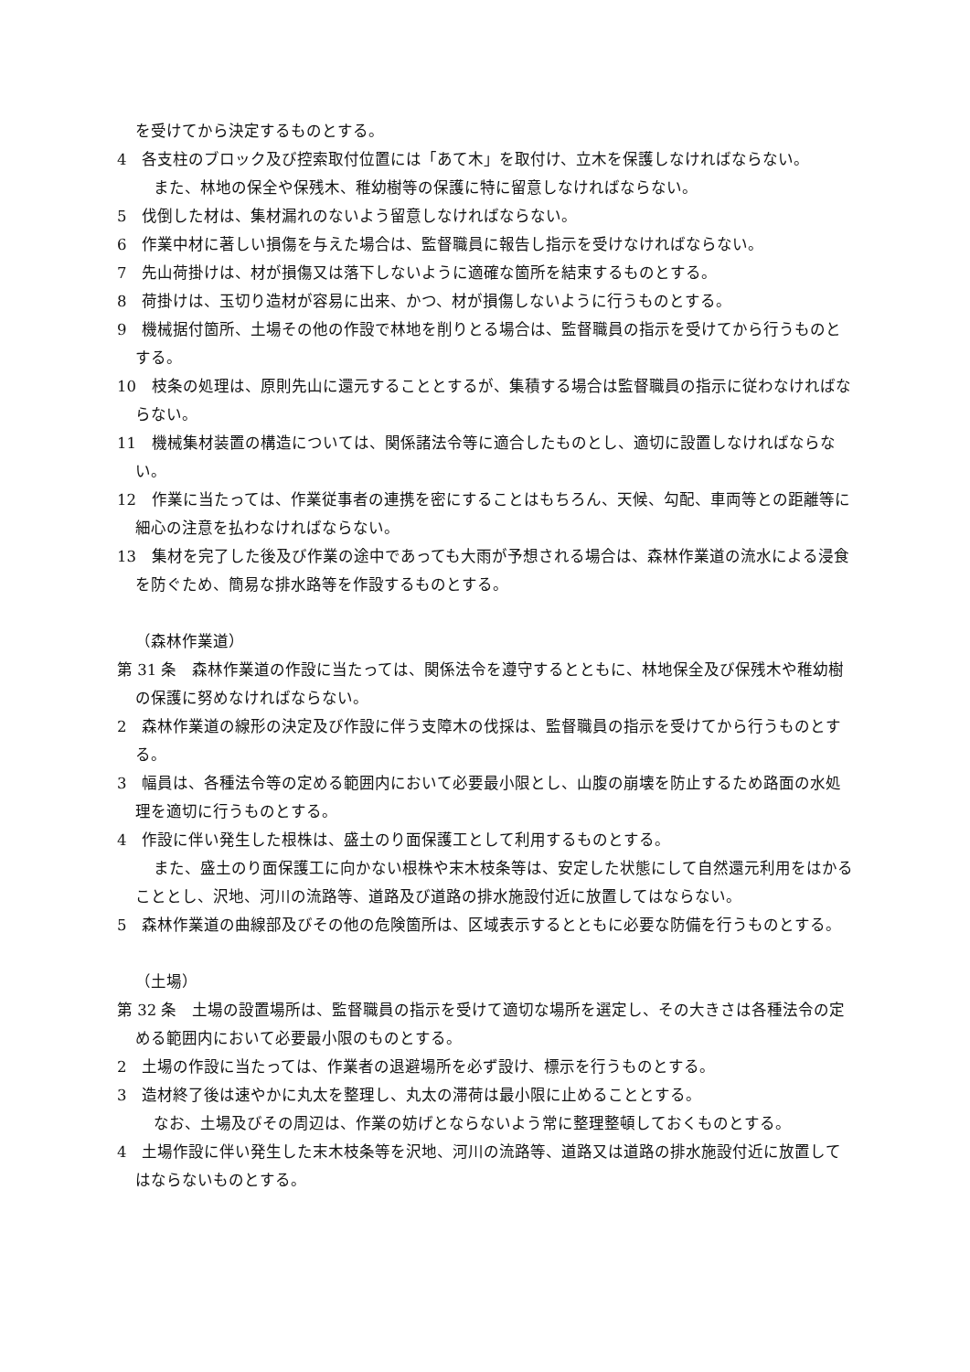を受けてから決定するものとする。
4　各支柱のブロック及び控索取付位置には「あて木」を取付け、立木を保護しなければならない。
また、林地の保全や保残木、稚幼樹等の保護に特に留意しなければならない。
5　伐倒した材は、集材漏れのないよう留意しなければならない。
6　作業中材に著しい損傷を与えた場合は、監督職員に報告し指示を受けなければならない。
7　先山荷掛けは、材が損傷又は落下しないように適確な箇所を結束するものとする。
8　荷掛けは、玉切り造材が容易に出来、かつ、材が損傷しないように行うものとする。
9　機械据付箇所、土場その他の作設で林地を削りとる場合は、監督職員の指示を受けてから行うものとする。
10　枝条の処理は、原則先山に還元することとするが、集積する場合は監督職員の指示に従わなければならない。
11　機械集材装置の構造については、関係諸法令等に適合したものとし、適切に設置しなければならない。
12　作業に当たっては、作業従事者の連携を密にすることはもちろん、天候、勾配、車両等との距離等に細心の注意を払わなければならない。
13　集材を完了した後及び作業の途中であっても大雨が予想される場合は、森林作業道の流水による浸食を防ぐため、簡易な排水路等を作設するものとする。
（森林作業道）
第 31 条　森林作業道の作設に当たっては、関係法令を遵守するとともに、林地保全及び保残木や稚幼樹の保護に努めなければならない。
2　森林作業道の線形の決定及び作設に伴う支障木の伐採は、監督職員の指示を受けてから行うものとする。
3　幅員は、各種法令等の定める範囲内において必要最小限とし、山腹の崩壊を防止するため路面の水処理を適切に行うものとする。
4　作設に伴い発生した根株は、盛土のり面保護工として利用するものとする。
また、盛土のり面保護工に向かない根株や末木枝条等は、安定した状態にして自然還元利用をはかることとし、沢地、河川の流路等、道路及び道路の排水施設付近に放置してはならない。
5　森林作業道の曲線部及びその他の危険箇所は、区域表示するとともに必要な防備を行うものとする。
（土場）
第 32 条　土場の設置場所は、監督職員の指示を受けて適切な場所を選定し、その大きさは各種法令の定める範囲内において必要最小限のものとする。
2　土場の作設に当たっては、作業者の退避場所を必ず設け、標示を行うものとする。
3　造材終了後は速やかに丸太を整理し、丸太の滞荷は最小限に止めることとする。
なお、土場及びその周辺は、作業の妨げとならないよう常に整理整頓しておくものとする。
4　土場作設に伴い発生した末木枝条等を沢地、河川の流路等、道路又は道路の排水施設付近に放置してはならないものとする。